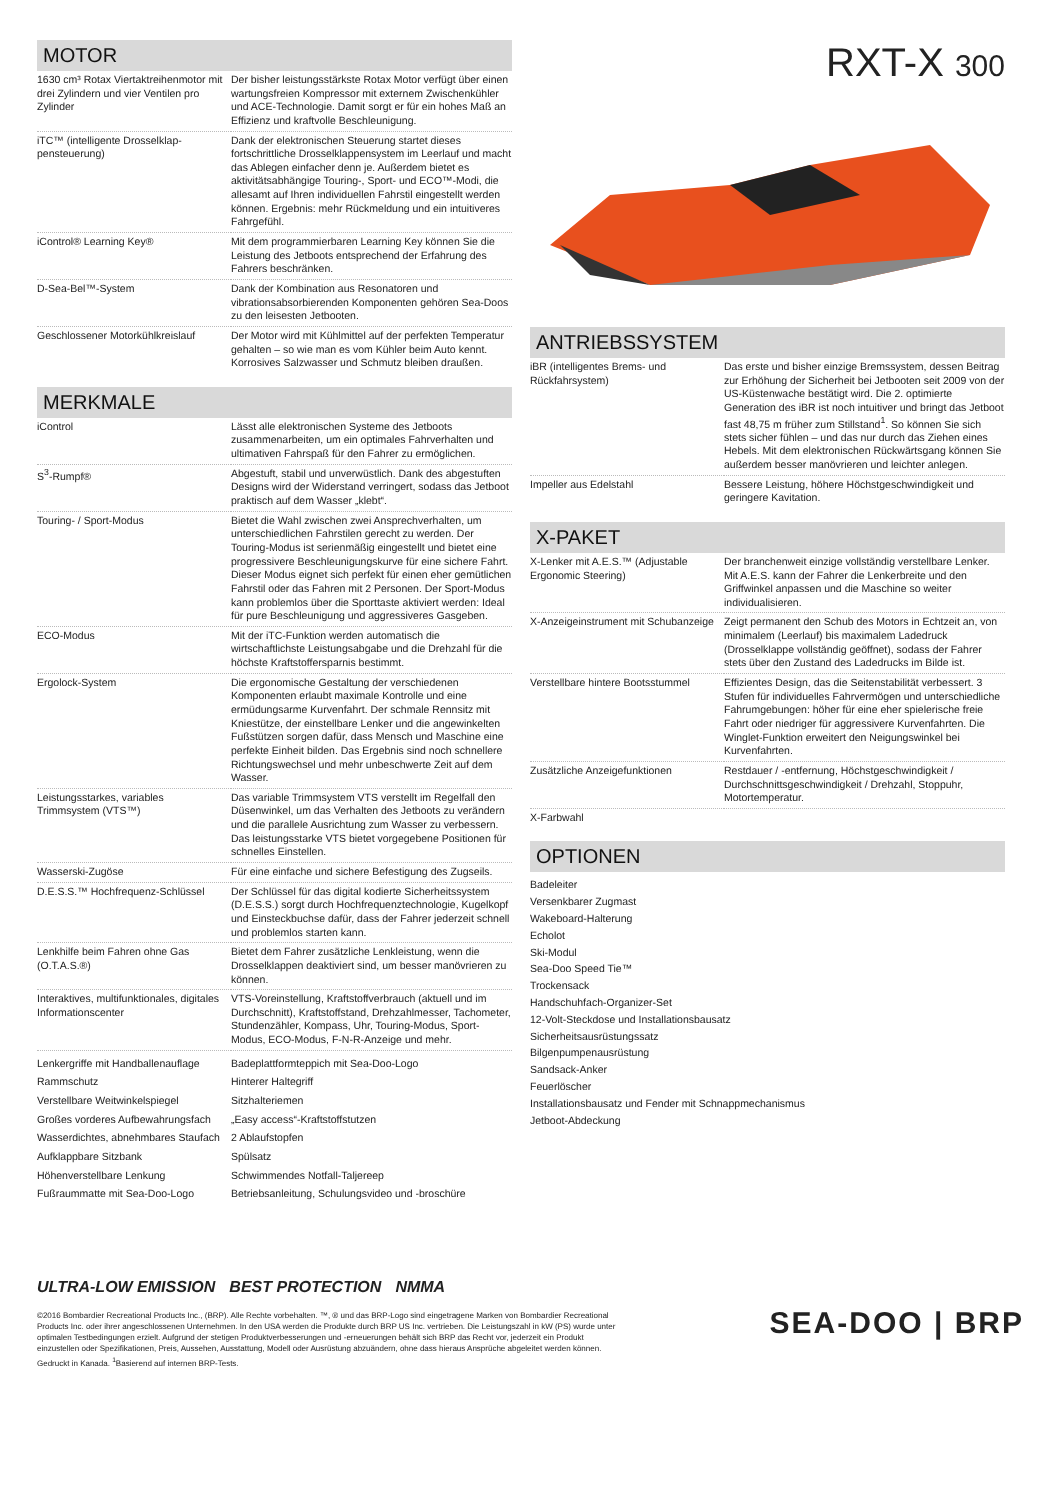MOTOR
| 1630 cm³ Rotax Viertaktreihenmotor mit drei Zylindern und vier Ventilen pro Zylinder | Der bisher leistungsstärkste Rotax Motor verfügt über einen wartungsfreien Kompressor mit externem Zwischenkühler und ACE-Technologie. Damit sorgt er für ein hohes Maß an Effizienz und kraftvolle Beschleunigung. |
| iTC™ (intelligente Drosselklap-pensteuerung) | Dank der elektronischen Steuerung startet dieses fortschrittliche Drosselklappensystem im Leerlauf und macht das Ablegen einfacher denn je. Außerdem bietet es aktivitätsabhängige Touring-, Sport- und ECO™-Modi, die allesamt auf Ihren individuellen Fahrstil eingestellt werden können. Ergebnis: mehr Rückmeldung und ein intuitiveres Fahrgefühl. |
| iControl® Learning Key® | Mit dem programmierbaren Learning Key können Sie die Leistung des Jetboots entsprechend der Erfahrung des Fahrers beschränken. |
| D-Sea-Bel™-System | Dank der Kombination aus Resonatoren und vibrationsabsorbierenden Komponenten gehören Sea-Doos zu den leisesten Jetbooten. |
| Geschlossener Motorkühlkreislauf | Der Motor wird mit Kühlmittel auf der perfekten Temperatur gehalten – so wie man es vom Kühler beim Auto kennt. Korrosives Salzwasser und Schmutz bleiben draußen. |
MERKMALE
| iControl | Lässt alle elektronischen Systeme des Jetboots zusammenarbeiten, um ein optimales Fahrverhalten und ultimativen Fahrspaß für den Fahrer zu ermöglichen. |
| S<sup>3</sup>-Rumpf® | Abgestuft, stabil und unverwüstlich. Dank des abgestuften Designs wird der Widerstand verringert, sodass das Jetboot praktisch auf dem Wasser „klebt“. |
| Touring- / Sport-Modus | Bietet die Wahl zwischen zwei Ansprechverhalten, um unterschiedlichen Fahrstilen gerecht zu werden. Der Touring-Modus ist serienmäßig eingestellt und bietet eine progressivere Beschleunigungskurve für eine sichere Fahrt. Dieser Modus eignet sich perfekt für einen eher gemütlichen Fahrstil oder das Fahren mit 2 Personen. Der Sport-Modus kann problemlos über die Sporttaste aktiviert werden: Ideal für pure Beschleunigung und aggressiveres Gasgeben. |
| ECO-Modus | Mit der iTC-Funktion werden automatisch die wirtschaftlichste Leistungsabgabe und die Drehzahl für die höchste Kraftstoffersparnis bestimmt. |
| Ergolock-System | Die ergonomische Gestaltung der verschiedenen Komponenten erlaubt maximale Kontrolle und eine ermüdungsarme Kurvenfahrt. Der schmale Rennsitz mit Kniestütze, der einstellbare Lenker und die angewinkelten Fußstützen sorgen dafür, dass Mensch und Maschine eine perfekte Einheit bilden. Das Ergebnis sind noch schnellere Richtungswechsel und mehr unbeschwerte Zeit auf dem Wasser. |
| Leistungsstarkes, variables Trimmsystem (VTS™) | Das variable Trimmsystem VTS verstellt im Regelfall den Düsenwinkel, um das Verhalten des Jetboots zu verändern und die parallele Ausrichtung zum Wasser zu verbessern. Das leistungsstarke VTS bietet vorgegebene Positionen für schnelles Einstellen. |
| Wasserski-Zugöse | Für eine einfache und sichere Befestigung des Zugseils. |
| D.E.S.S.™ Hochfrequenz-Schlüssel | Der Schlüssel für das digital kodierte Sicherheitssystem (D.E.S.S.) sorgt durch Hochfrequenztechnologie, Kugelkopf und Einsteckbuchse dafür, dass der Fahrer jederzeit schnell und problemlos starten kann. |
| Lenkhilfe beim Fahren ohne Gas (O.T.A.S.®) | Bietet dem Fahrer zusätzliche Lenkleistung, wenn die Drosselklappen deaktiviert sind, um besser manövrieren zu können. |
| Interaktives, multifunktionales, digitales Informationscenter | VTS-Voreinstellung, Kraftstoffverbrauch (aktuell und im Durchschnitt), Kraftstoffstand, Drehzahlmesser, Tachometer, Stundenzähler, Kompass, Uhr, Touring-Modus, Sport-Modus, ECO-Modus, F-N-R-Anzeige und mehr. |
| Lenkergriffe mit Handballenauflage | Badeplattformteppich mit Sea-Doo-Logo |
| Rammschutz | Hinterer Haltegriff |
| Verstellbare Weitwinkelspiegel | Sitzhalteriemen |
| Großes vorderes Aufbewahrungsfach | „Easy access“-Kraftstoffstutzen |
| Wasserdichtes, abnehmbares Staufach | 2 Ablaufstopfen |
| Aufklappbare Sitzbank | Spülsatz |
| Höhenverstellbare Lenkung | Schwimmendes Notfall-Taljereep |
| Fußraummatte mit Sea-Doo-Logo | Betriebsanleitung, Schulungsvideo und -broschüre |
RXT-X 300
ANTRIEBSSYSTEM
| iBR (intelligentes Brems- und Rückfahrsystem) | Das erste und bisher einzige Bremssystem, dessen Beitrag zur Erhöhung der Sicherheit bei Jetbooten seit 2009 von der US-Küstenwache bestätigt wird. Die 2. optimierte Generation des iBR ist noch intuitiver und bringt das Jetboot fast 48,75 m früher zum Stillstand<sup>1</sup>. So können Sie sich stets sicher fühlen – und das nur durch das Ziehen eines Hebels. Mit dem elektronischen Rückwärtsgang können Sie außerdem besser manövrieren und leichter anlegen. |
| Impeller aus Edelstahl | Bessere Leistung, höhere Höchstgeschwindigkeit und geringere Kavitation. |
X-PAKET
| X-Lenker mit A.E.S.™ (Adjustable Ergonomic Steering) | Der branchenweit einzige vollständig verstellbare Lenker. Mit A.E.S. kann der Fahrer die Lenkerbreite und den Griffwinkel anpassen und die Maschine so weiter individualisieren. |
| X-Anzeigeinstrument mit Schubanzeige | Zeigt permanent den Schub des Motors in Echtzeit an, von minimalem (Leerlauf) bis maximalem Ladedruck (Drosselklappe vollständig geöffnet), sodass der Fahrer stets über den Zustand des Ladedrucks im Bilde ist. |
| Verstellbare hintere Bootsstummel | Effizientes Design, das die Seitenstabilität verbessert. 3 Stufen für individuelles Fahrvermögen und unterschiedliche Fahrumgebungen: höher für eine eher spielerische freie Fahrt oder niedriger für aggressivere Kurvenfahrten. Die Winglet-Funktion erweitert den Neigungswinkel bei Kurvenfahrten. |
| Zusätzliche Anzeigefunktionen | Restdauer / -entfernung, Höchstgeschwindigkeit / Durchschnittsgeschwindigkeit / Drehzahl, Stoppuhr, Motortemperatur. |
| X-Farbwahl | |
OPTIONEN
Badeleiter
Versenkbarer Zugmast
Wakeboard-Halterung
Echolot
Ski-Modul
Sea-Doo Speed Tie™
Trockensack
Handschuhfach-Organizer-Set
12-Volt-Steckdose und Installationsbausatz
Sicherheitsausrüstungssatz
Bilgenpumpenausrüstung
Sandsack-Anker
Feuerlöscher
Installationsbausatz und Fender mit Schnappmechanismus
Jetboot-Abdeckung
ULTRA-LOW EMISSION BEST PROTECTION NMMA
©2016 Bombardier Recreational Products Inc., (BRP). Alle Rechte vorbehalten. ™, ® und das BRP-Logo sind eingetragene Marken von Bombardier Recreational Products Inc. oder ihrer angeschlossenen Unternehmen. In den USA werden die Produkte durch BRP US Inc. vertrieben. Die Leistungszahl in kW (PS) wurde unter optimalen Testbedingungen erzielt. Aufgrund der stetigen Produktverbesserungen und -erneuerungen behält sich BRP das Recht vor, jederzeit ein Produkt einzustellen oder Spezifikationen, Preis, Aussehen, Ausstattung, Modell oder Ausrüstung abzuändern, ohne dass hieraus Ansprüche abgeleitet werden können. Gedruckt in Kanada. <sup>1</sup>Basierend auf internen BRP-Tests.
SEA-DOO | BRP